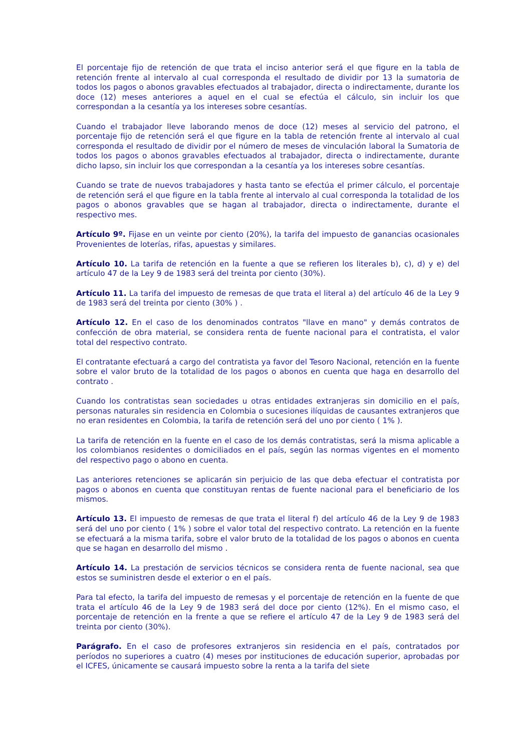El porcentaje fijo de retención de que trata el inciso anterior será el que figure en la tabla de retención frente al intervalo al cual corresponda el resultado de dividir por 13 la sumatoria de todos los pagos o abonos gravables efectuados al trabajador, directa o indirectamente, durante los doce (12) meses anteriores a aquel en el cual se efectúa el cálculo, sin incluir los que correspondan a la cesantía ya los intereses sobre cesantías.
Cuando el trabajador lleve laborando menos de doce (12) meses al servicio del patrono, el porcentaje fijo de retención será el que figure en la tabla de retención frente al intervalo al cual corresponda el resultado de dividir por el número de meses de vinculación laboral la Sumatoria de todos los pagos o abonos gravables efectuados al trabajador, directa o indirectamente, durante dicho lapso, sin incluir los que correspondan a la cesantía ya los intereses sobre cesantías.
Cuando se trate de nuevos trabajadores y hasta tanto se efectúa el primer cálculo, el porcentaje de retención será el que figure en la tabla frente al intervalo al cual corresponda la totalidad de los pagos o abonos gravables que se hagan al trabajador, directa o indirectamente, durante el respectivo mes.
Artículo 9º. Fijase en un veinte por ciento (20%), la tarifa del impuesto de ganancias ocasionales Provenientes de loterías, rifas, apuestas y similares.
Artículo 10. La tarifa de retención en la fuente a que se refieren los literales b), c), d) y e) del artículo 47 de la Ley 9 de 1983 será del treinta por ciento (30%).
Artículo 11. La tarifa del impuesto de remesas de que trata el literal a) del artículo 46 de la Ley 9 de 1983 será del treinta por ciento (30% ) .
Artículo 12. En el caso de los denominados contratos "llave en mano" y demás contratos de confección de obra material, se considera renta de fuente nacional para el contratista, el valor total del respectivo contrato.
El contratante efectuará a cargo del contratista ya favor del Tesoro Nacional, retención en la fuente sobre el valor bruto de la totalidad de los pagos o abonos en cuenta que haga en desarrollo del contrato .
Cuando los contratistas sean sociedades u otras entidades extranjeras sin domicilio en el país, personas naturales sin residencia en Colombia o sucesiones ilíquidas de causantes extranjeros que no eran residentes en Colombia, la tarifa de retención será del uno por ciento ( 1% ).
La tarifa de retención en la fuente en el caso de los demás contratistas, será la misma aplicable a los colombianos residentes o domiciliados en el país, según las normas vigentes en el momento del respectivo pago o abono en cuenta.
Las anteriores retenciones se aplicarán sin perjuicio de las que deba efectuar el contratista por pagos o abonos en cuenta que constituyan rentas de fuente nacional para el beneficiario de los mismos.
Artículo 13. El impuesto de remesas de que trata el literal f) del artículo 46 de la Ley 9 de 1983 será del uno por ciento ( 1% ) sobre el valor total del respectivo contrato. La retención en la fuente se efectuará a la misma tarifa, sobre el valor bruto de la totalidad de los pagos o abonos en cuenta que se hagan en desarrollo del mismo .
Artículo 14. La prestación de servicios técnicos se considera renta de fuente nacional, sea que estos se suministren desde el exterior o en el país.
Para tal efecto, la tarifa del impuesto de remesas y el porcentaje de retención en la fuente de que trata el artículo 46 de la Ley 9 de 1983 será del doce por ciento (12%). En el mismo caso, el porcentaje de retención en la frente a que se refiere el artículo 47 de la Ley 9 de 1983 será del treinta por ciento (30%).
Parágrafo. En el caso de profesores extranjeros sin residencia en el país, contratados por períodos no superiores a cuatro (4) meses por instituciones de educación superior, aprobadas por el ICFES, únicamente se causará impuesto sobre la renta a la tarifa del siete